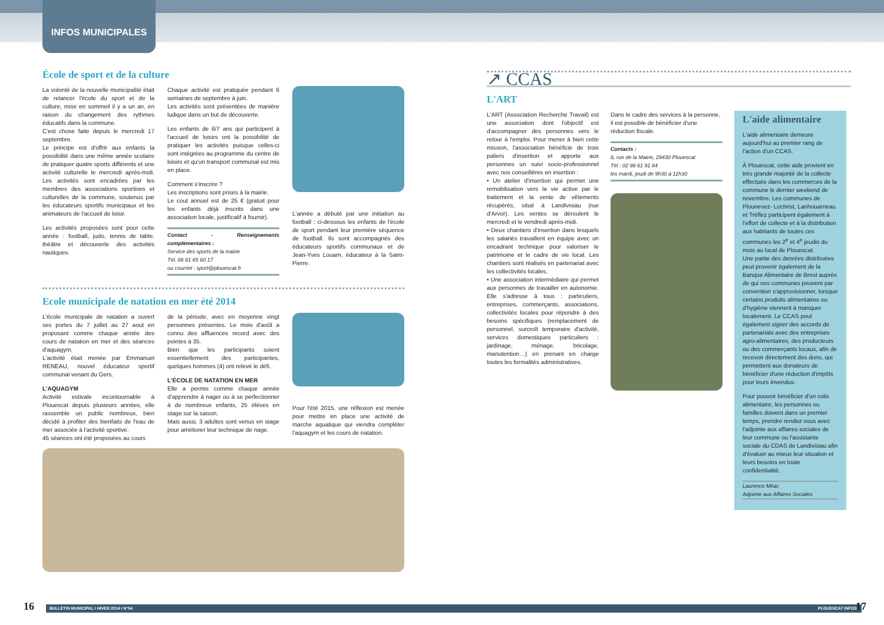INFOS MUNICIPALES
École de sport et de la culture
La volonté de la nouvelle municipalité était de relancer l'école du sport et de la culture, mise en sommeil il y a un an, en raison du changement des rythmes éducatifs dans la commune.
C'est chose faite depuis le mercredi 17 septembre.
Le principe est d'offrir aux enfants la possibilité dans une même année scolaire de pratiquer quatre sports différents et une activité culturelle le mercredi après-midi. Les activités sont encadrées par les membres des associations sportives et culturelles de la commune, soutenus par les éducateurs sportifs municipaux et les animateurs de l'accueil de loisir.
Les activités proposées sont pour cette année : football, judo, tennis de table, théâtre et découverte des activités nautiques.
Chaque activité est pratiquée pendant 6 semaines de septembre à juin.
Les activités sont présentées de manière ludique dans un but de découverte.
Les enfants de 6/7 ans qui participent à l'accueil de loisirs ont la possibilité de pratiquer les activités puisque celles-ci sont intégrées au programme du centre de loisirs et qu'un transport communal est mis en place.
Comment s'inscrire ?
Les inscriptions sont prises à la mairie.
Le cout annuel est de 25 € (gratuit pour les enfants déjà inscrits dans une association locale, justificatif à fournir).
Contact - Renseignements complémentaires :
Service des sports de la mairie
Tél. 06 61 65 60 17
ou courriel : sport@plouescat.fr
L'année a débuté par une initiation au football : ci-dessous les enfants de l'école de sport pendant leur première séquence de football. Ils sont accompagnés des éducateurs sportifs communaux et de Jean-Yves Louarn, éducateur à la Saint-Pierre.
Ecole municipale de natation en mer été 2014
L'école municipale de natation a ouvert ses portes du 7 juillet au 27 aout en proposant comme chaque année des cours de natation en mer et des séances d'aquagym.
L'activité était menée par Emmanuel RENEAU, nouvel éducateur sportif communal venant du Gers.
L'AQUAGYM
Activité estivale incontournable à Plouescat depuis plusieurs années, elle rassemble un public nombreux, bien décidé à profiter des bienfaits de l'eau de mer associée à l'activité sportive.
45 séances ont été proposées au cours
de la période, avec en moyenne vingt personnes présentes. Le mois d'août a connu des affluences record avec des pointes à 35.
Bien que les participants soient essentiellement des participantes, quelques hommes (4) ont relevé le défi.
L'ÉCOLE DE NATATION EN MER
Elle a permis comme chaque année d'apprendre à nager ou à se perfectionner à de nombreux enfants, 25 élèves en stage sur la saison.
Mais aussi, 3 adultes sont venus en stage pour améliorer leur technique de nage.
Pour l'été 2015, une réflexion est menée pour mettre en place une activité de marche aquatique qui viendra compléter l'aquagym et les cours de natation.
↗ CCAS
L'ART
L'ART (Association Recherche Travail) est une association dont l'objectif est d'accompagner des personnes vers le retour à l'emploi. Pour mener à bien cette mission, l'association bénéficie de trois paliers d'insertion et apporte aux personnes un suivi socio-professionnel avec nos conseillères en insertion :
• Un atelier d'insertion qui permet une remobilisation vers la vie active par le traitement et la vente de vêtements récupérés, situé à Landivisiau (rue d'Arvor). Les ventes se déroulent le mercredi et le vendredi après-midi.
• Deux chantiers d'insertion dans lesquels les salariés travaillent en équipe avec un encadrant technique pour valoriser le patrimoine et le cadre de vie local. Les chantiers sont réalisés en partenariat avec les collectivités locales.
• Une association intermédiaire qui permet aux personnes de travailler en autonomie. Elle s'adresse à tous : particuliers, entreprises, commerçants, associations, collectivités locales pour répondre à des besoins spécifiques (remplacement de personnel, surcroît temporaire d'activité, services domestiques particuliers : jardinage, ménage, bricolage, manutention…) en prenant en charge toutes les formalités administratives.
Dans le cadre des services à la personne, il est possible de bénéficier d'une réduction fiscale.
Contacts :
8, rue de la Mairie, 29430 Plouescat
Tél : 02 98 61 91 84
les mardi, jeudi de 9h30 à 11h30
L'aide alimentaire
L'aide alimentaire demeure aujourd'hui au premier rang de l'action d'un CCAS.
À Plouescat, cette aide provient en très grande majorité de la collecte effectuée dans les commerces de la commune le dernier weekend de novembre. Les communes de Plounevez- Lochrist, Lanhouarneau et Tréflez participent également à l'effort de collecte et à la distribution aux habitants de toutes ces communes les 2<sup>e</sup> et 4<sup>e</sup> jeudis du mois au local de Plouescat.
Une partie des denrées distribuées peut provenir également de la Banque Alimentaire de Brest auprès de qui nos communes peuvent par convention s'approvisionner, lorsque certains produits alimentaires ou d'hygiène viennent à manquer localement. Le CCAS peut également signer des accords de partenariats avec des entreprises agro-alimentaires, des producteurs ou des commerçants locaux, afin de recevoir directement des dons, qui permettent aux donateurs de bénéficier d'une réduction d'impôts pour leurs invendus.
Pour pouvoir bénéficier d'un colis alimentaire, les personnes ou familles doivent dans un premier temps, prendre rendez vous avec l'adjointe aux affaires sociales de leur commune ou l'assistante sociale du CDAS de Landivisiau afin d'évaluer au mieux leur situation et leurs besoins en toute confidentialité.
Laurence Méar,
Adjointe aux Affaires Sociales
16 BULLETIN MUNICIPAL I HIVER 2014 I N°54 PLOUESCAT INFOS 17